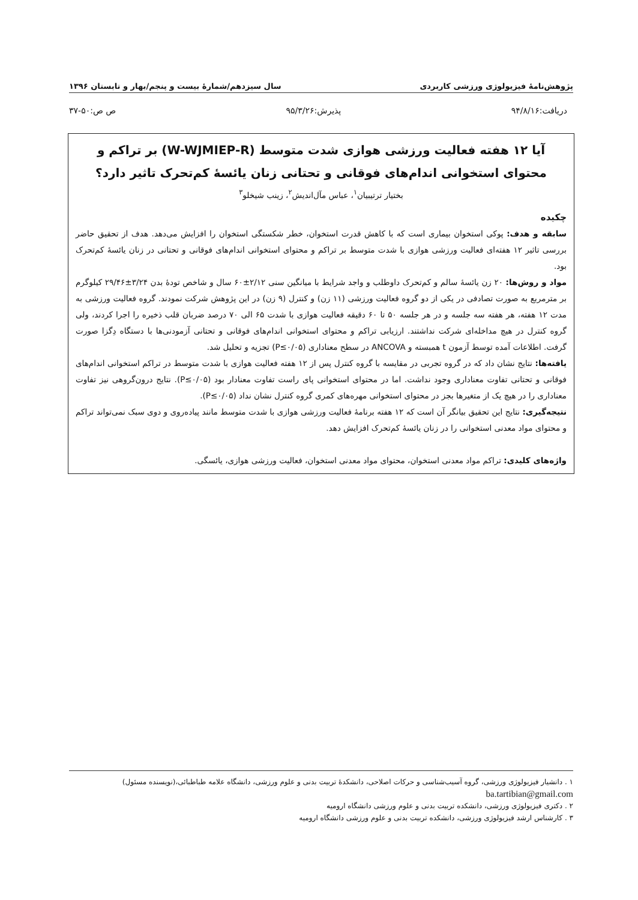پژوهش‌نامهٔ فیزیولوژی ورزشی کاربردی سال سیزدهم/شمارهٔ بیست و پنجم/بهار و تابستان ۱۳۹۶
دریافت:۹۴/۸/۱۶ پذیرش:۹۵/۳/۲۶ ص ص:۵۰-۳۷
آیا ۱۲ هفته فعالیت ورزشی هوازی شدت متوسط (W-WJMIEP-R) بر تراکم و محتوای استخوانی اندام‌های فوقانی و تحتانی زنان یائسهٔ کم‌تحرک تاثیر دارد؟
بختیار ترتیبیان<sup>۱</sup>، عباس مآل‌اندیش<sup>۲</sup>، زینب شیخلو<sup>۳</sup>
چکیده
سابقه و هدف: پوکی استخوان بیماری است که با کاهش قدرت استخوان، خطر شکستگی استخوان را افزایش می‌دهد. هدف از تحقیق حاضر بررسی تاثیر ۱۲ هفته‌ای فعالیت ورزشی هوازی با شدت متوسط بر تراکم و محتوای استخوانی اندام‌های فوقانی و تحتانی در زنان یائسهٔ کم‌تحرک بود.
مواد و روش‌ها: ۲۰ زن یائسهٔ سالم و کم‌تحرک داوطلب و واجد شرایط با میانگین سنی ۲/۱۲±۶۰ سال و شاخص تودهٔ بدن ۳/۲۴±۲۹/۴۶ کیلوگرم بر مترمربع به صورت تصادفی در یکی از دو گروه فعالیت ورزشی (۱۱ زن) و کنترل (۹ زن) در این پژوهش شرکت نمودند. گروه فعالیت ورزشی به مدت ۱۲ هفته، هر هفته سه جلسه و در هر جلسه ۵۰ تا ۶۰ دقیقه فعالیت هوازی با شدت ۶۵ الی ۷۰ درصد ضربان قلب ذخیره را اجرا کردند، ولی گروه کنترل در هیچ مداخله‌ای شرکت نداشتند. ارزیابی تراکم و محتوای استخوانی اندام‌های فوقانی و تحتانی آزمودنی‌ها با دستگاه دِگزا صورت گرفت. اطلاعات آمده توسط آزمون t همبسته و ANCOVA در سطح معناداری (P≤۰/۰۵) تجزیه و تحلیل شد.
یافته‌ها: نتایج نشان داد که در گروه تجربی در مقایسه با گروه کنترل پس از ۱۲ هفته فعالیت هوازی با شدت متوسط در تراکم استخوانی اندام‌های فوقانی و تحتانی تفاوت معناداری وجود نداشت. اما در محتوای استخوانی پای راست تفاوت معنادار بود (P≤۰/۰۵). نتایج درون‌گروهی نیز تفاوت معناداری را در هیچ یک از متغیرها بجز در محتوای استخوانی مهره‌های کمری گروه کنترل نشان نداد (P≤۰/۰۵).
نتیجه‌گیری: نتایج این تحقیق بیانگر آن است که ۱۲ هفته برنامهٔ فعالیت ورزشی هوازی با شدت متوسط مانند پیاده‌روی و دوی سبک نمی‌تواند تراکم و محتوای مواد معدنی استخوانی را در زنان یائسهٔ کم‌تحرک افزایش دهد.
واژه‌های کلیدی: تراکم مواد معدنی استخوان، محتوای مواد معدنی استخوان، فعالیت ورزشی هوازی، یائسگی.
۱ . دانشیار فیزیولوژی ورزشی، گروه آسیب‌شناسی و حرکات اصلاحی، دانشکدهٔ تربیت بدنی و علوم ورزشی، دانشگاه علامه طباطبائی،(نویسنده مسئول)
ba.tartibian@gmail.com
۲ . دکتری فیزیولوژی ورزشی، دانشکده تربیت بدنی و علوم ورزشی دانشگاه ارومیه
۳ . کارشناس ارشد فیزیولوژی ورزشی، دانشکده تربیت بدنی و علوم ورزشی دانشگاه ارومیه